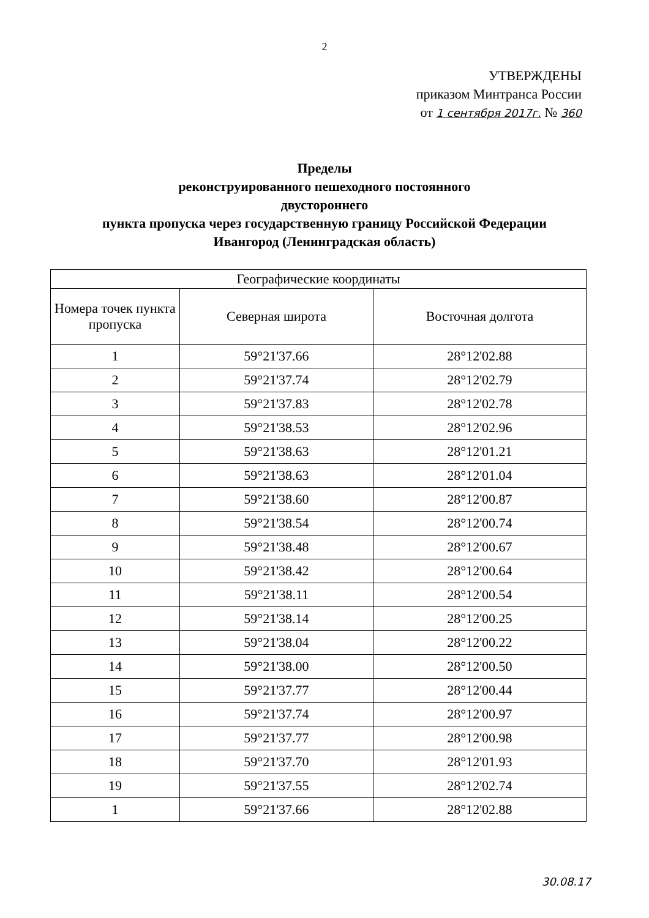2
УТВЕРЖДЕНЫ
приказом Минтранса России
от 1 сентября 2017г. № 360
Пределы
реконструированного пешеходного постоянного
двустороннего
пункта пропуска через государственную границу Российской Федерации
Ивангород (Ленинградская область)
| Географические координаты | | |
| --- | --- | --- |
| Номера точек пункта пропуска | Северная широта | Восточная долгота |
| 1 | 59°21'37.66 | 28°12'02.88 |
| 2 | 59°21'37.74 | 28°12'02.79 |
| 3 | 59°21'37.83 | 28°12'02.78 |
| 4 | 59°21'38.53 | 28°12'02.96 |
| 5 | 59°21'38.63 | 28°12'01.21 |
| 6 | 59°21'38.63 | 28°12'01.04 |
| 7 | 59°21'38.60 | 28°12'00.87 |
| 8 | 59°21'38.54 | 28°12'00.74 |
| 9 | 59°21'38.48 | 28°12'00.67 |
| 10 | 59°21'38.42 | 28°12'00.64 |
| 11 | 59°21'38.11 | 28°12'00.54 |
| 12 | 59°21'38.14 | 28°12'00.25 |
| 13 | 59°21'38.04 | 28°12'00.22 |
| 14 | 59°21'38.00 | 28°12'00.50 |
| 15 | 59°21'37.77 | 28°12'00.44 |
| 16 | 59°21'37.74 | 28°12'00.97 |
| 17 | 59°21'37.77 | 28°12'00.98 |
| 18 | 59°21'37.70 | 28°12'01.93 |
| 19 | 59°21'37.55 | 28°12'02.74 |
| 1 | 59°21'37.66 | 28°12'02.88 |
30.08.17